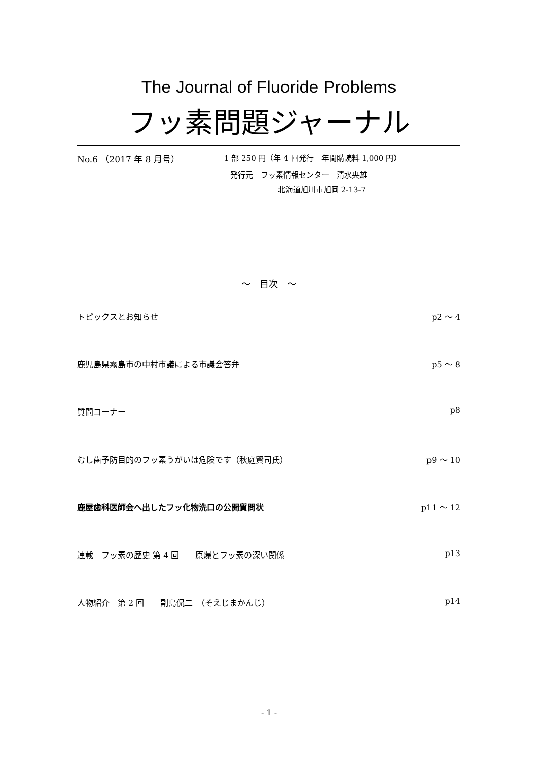The Journal of Fluoride Problems
フッ素問題ジャーナル
No.6 （2017 年 8 月号） 1 部 250 円（年 4 回発行　年間購読料 1,000 円）
発行元　フッ素情報センター　清水央雄
北海道旭川市旭岡 2-13-7
～　目次　～
トピックスとお知らせ p2 ～ 4
鹿児島県霧島市の中村市議による市議会答弁 p5 ～ 8
質問コーナー p8
むし歯予防目的のフッ素うがいは危険です（秋庭賢司氏） p9 ～ 10
鹿屋歯科医師会へ出したフッ化物洗口の公開質問状 p11 ～ 12
連載　フッ素の歴史 第 4 回　　原爆とフッ素の深い関係 p13
人物紹介　第 2 回　　副島侃二　（そえじまかんじ） p14
- 1 -